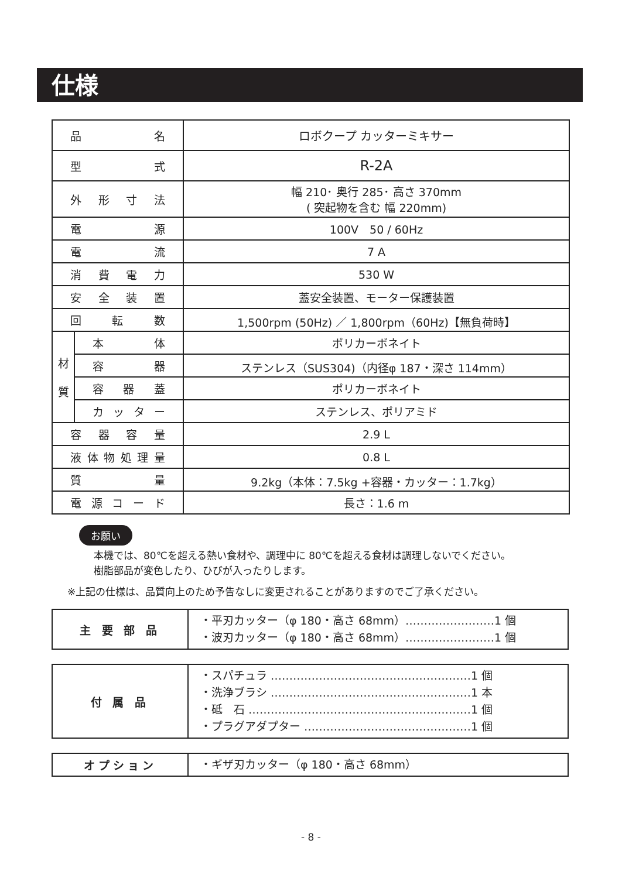仕様
| 品 名 | | ロボクープ カッターミキサー |
| 型 式 | | R-2A |
| 外 形 寸 法 | | 幅 210･ 奥行 285･ 高さ 370mm ( 突起物を含む 幅 220mm) |
| 電 源 | | 100V 50 / 60Hz |
| 電 流 | | 7 A |
| 消 費 電 力 | | 530 W |
| 安 全 装 置 | | 蓋安全装置、モーター保護装置 |
| 回 転 数 | | 1,500rpm (50Hz) ／ 1,800rpm（60Hz)【無負荷時】 |
| 材 質 | 本 体 | ポリカーボネイト |
| | 容 器 | ステンレス（SUS304)（内径φ 187・深さ 114mm） |
| | 容 器 蓋 | ポリカーボネイト |
| | カッター | ステンレス、ポリアミド |
| 容 器 容 量 | | 2.9 L |
| 液体物処理量 | | 0.8 L |
| 質 量 | | 9.2kg（本体：7.5kg +容器・カッター：1.7kg） |
| 電 源 コ ー ド | | 長さ：1.6 m |
お願い
本機では、80℃を超える熱い食材や、調理中に 80℃を超える食材は調理しないでください。
樹脂部品が変色したり、ひびが入ったりします。
※上記の仕様は、品質向上のため予告なしに変更されることがありますのでご了承ください。
| 主 要 部 品 | ・平刃カッター（φ 180・高さ 68mm）……………………1 個 ・波刃カッター（φ 180・高さ 68mm）……………………1 個 |
| 付 属 品 | ・スパチュラ ………………………………………………1 個 ・洗浄ブラシ ………………………………………………1 本 ・砥 石 ……………………………………………………1 個 ・プラグアダプター ………………………………………1 個 |
| オプション | ・ギザ刃カッター（φ 180・高さ 68mm） |
- 8 -